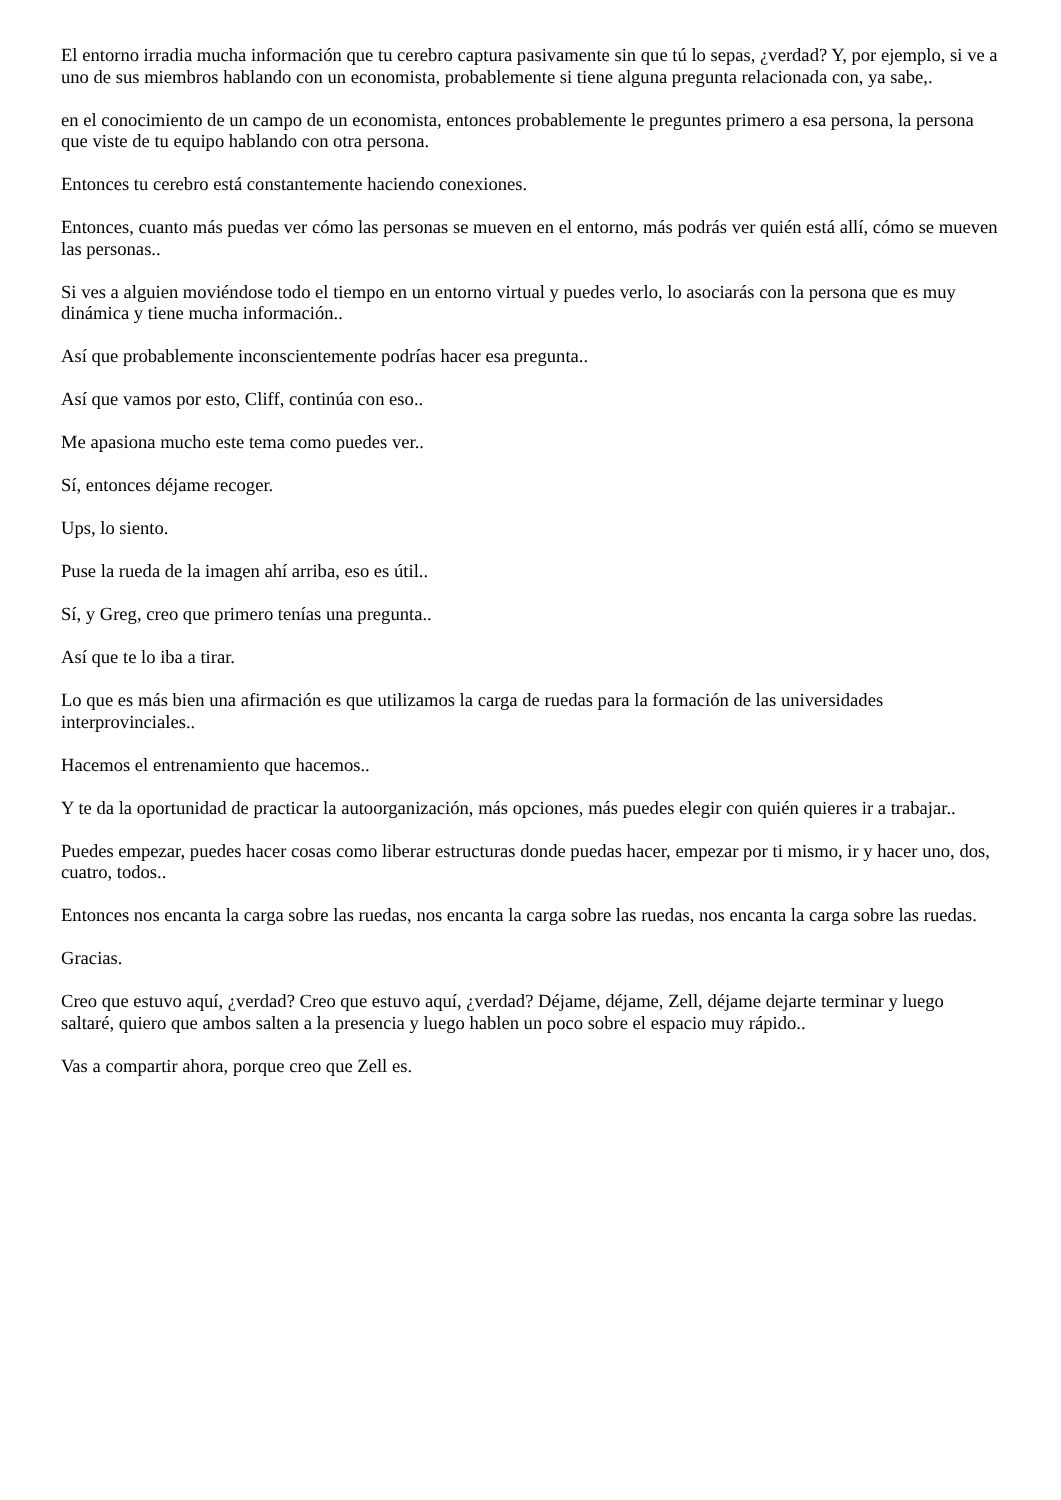El entorno irradia mucha información que tu cerebro captura pasivamente sin que tú lo sepas, ¿verdad? Y, por ejemplo, si ve a uno de sus miembros hablando con un economista, probablemente si tiene alguna pregunta relacionada con, ya sabe,.
en el conocimiento de un campo de un economista, entonces probablemente le preguntes primero a esa persona, la persona que viste de tu equipo hablando con otra persona.
Entonces tu cerebro está constantemente haciendo conexiones.
Entonces, cuanto más puedas ver cómo las personas se mueven en el entorno, más podrás ver quién está allí, cómo se mueven las personas..
Si ves a alguien moviéndose todo el tiempo en un entorno virtual y puedes verlo, lo asociarás con la persona que es muy dinámica y tiene mucha información..
Así que probablemente inconscientemente podrías hacer esa pregunta..
Así que vamos por esto, Cliff, continúa con eso..
Me apasiona mucho este tema como puedes ver..
Sí, entonces déjame recoger.
Ups, lo siento.
Puse la rueda de la imagen ahí arriba, eso es útil..
Sí, y Greg, creo que primero tenías una pregunta..
Así que te lo iba a tirar.
Lo que es más bien una afirmación es que utilizamos la carga de ruedas para la formación de las universidades interprovinciales..
Hacemos el entrenamiento que hacemos..
Y te da la oportunidad de practicar la autoorganización, más opciones, más puedes elegir con quién quieres ir a trabajar..
Puedes empezar, puedes hacer cosas como liberar estructuras donde puedas hacer, empezar por ti mismo, ir y hacer uno, dos, cuatro, todos..
Entonces nos encanta la carga sobre las ruedas, nos encanta la carga sobre las ruedas, nos encanta la carga sobre las ruedas.
Gracias.
Creo que estuvo aquí, ¿verdad? Creo que estuvo aquí, ¿verdad? Déjame, déjame, Zell, déjame dejarte terminar y luego saltaré, quiero que ambos salten a la presencia y luego hablen un poco sobre el espacio muy rápido..
Vas a compartir ahora, porque creo que Zell es.